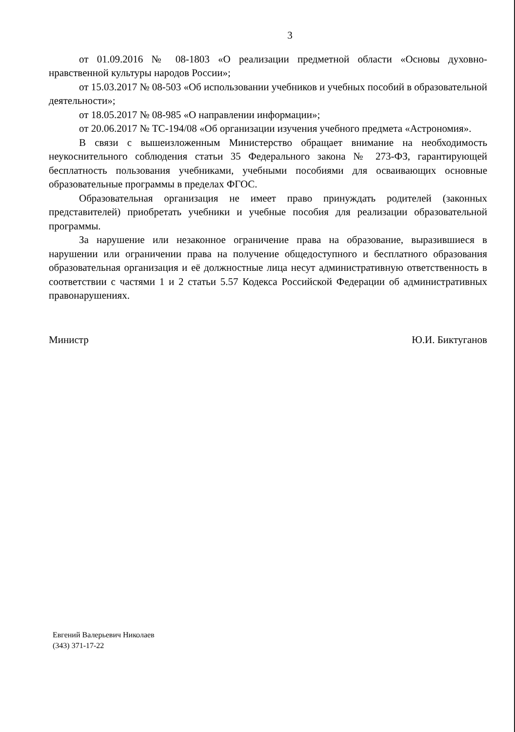3
от 01.09.2016 № 08-1803 «О реализации предметной области «Основы духовно-нравственной культуры народов России»;
от 15.03.2017 № 08-503 «Об использовании учебников и учебных пособий в образовательной деятельности»;
от 18.05.2017 № 08-985 «О направлении информации»;
от 20.06.2017 № ТС-194/08 «Об организации изучения учебного предмета «Астрономия».
В связи с вышеизложенным Министерство обращает внимание на необходимость неукоснительного соблюдения статьи 35 Федерального закона № 273-ФЗ, гарантирующей бесплатность пользования учебниками, учебными пособиями для осваивающих основные образовательные программы в пределах ФГОС.
Образовательная организация не имеет право принуждать родителей (законных представителей) приобретать учебники и учебные пособия для реализации образовательной программы.
За нарушение или незаконное ограничение права на образование, выразившиеся в нарушении или ограничении права на получение общедоступного и бесплатного образования образовательная организация и её должностные лица несут административную ответственность в соответствии с частями 1 и 2 статьи 5.57 Кодекса Российской Федерации об административных правонарушениях.
Министр Ю.И. Биктуганов
Евгений Валерьевич Николаев
(343) 371-17-22